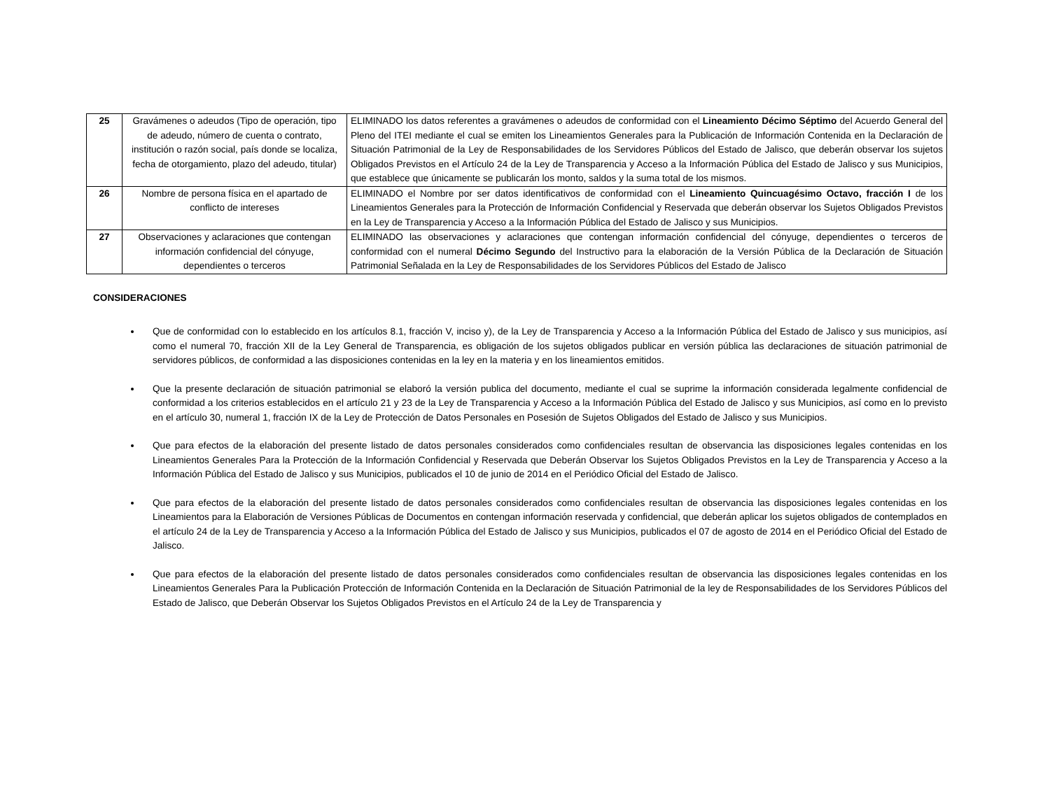| 25 | Gravámenes o adeudos (Tipo de operación, tipo de adeudo, número de cuenta o contrato, institución o razón social, país donde se localiza, fecha de otorgamiento, plazo del adeudo, titular) | ELIMINADO los datos referentes a gravámenes o adeudos de conformidad con el Lineamiento Décimo Séptimo del Acuerdo General del Pleno del ITEI mediante el cual se emiten los Lineamientos Generales para la Publicación de Información Contenida en la Declaración de Situación Patrimonial de la Ley de Responsabilidades de los Servidores Públicos del Estado de Jalisco, que deberán observar los sujetos Obligados Previstos en el Artículo 24 de la Ley de Transparencia y Acceso a la Información Pública del Estado de Jalisco y sus Municipios, que establece que únicamente se publicarán los monto, saldos y la suma total de los mismos. |
| 26 | Nombre de persona física en el apartado de conflicto de intereses | ELIMINADO el Nombre por ser datos identificativos de conformidad con el Lineamiento Quincuagésimo Octavo, fracción I de los Lineamientos Generales para la Protección de Información Confidencial y Reservada que deberán observar los Sujetos Obligados Previstos en la Ley de Transparencia y Acceso a la Información Pública del Estado de Jalisco y sus Municipios. |
| 27 | Observaciones y aclaraciones que contengan información confidencial del cónyuge, dependientes o terceros | ELIMINADO las observaciones y aclaraciones que contengan información confidencial del cónyuge, dependientes o terceros de conformidad con el numeral Décimo Segundo del Instructivo para la elaboración de la Versión Pública de la Declaración de Situación Patrimonial Señalada en la Ley de Responsabilidades de los Servidores Públicos del Estado de Jalisco |
CONSIDERACIONES
Que de conformidad con lo establecido en los artículos 8.1, fracción V, inciso y), de la Ley de Transparencia y Acceso a la Información Pública del Estado de Jalisco y sus municipios, así como el numeral 70, fracción XII de la Ley General de Transparencia, es obligación de los sujetos obligados publicar en versión pública las declaraciones de situación patrimonial de servidores públicos, de conformidad a las disposiciones contenidas en la ley en la materia y en los lineamientos emitidos.
Que la presente declaración de situación patrimonial se elaboró la versión publica del documento, mediante el cual se suprime la información considerada legalmente confidencial de conformidad a los criterios establecidos en el artículo 21 y 23 de la Ley de Transparencia y Acceso a la Información Pública del Estado de Jalisco y sus Municipios, así como en lo previsto en el artículo 30, numeral 1, fracción IX de la Ley de Protección de Datos Personales en Posesión de Sujetos Obligados del Estado de Jalisco y sus Municipios.
Que para efectos de la elaboración del presente listado de datos personales considerados como confidenciales resultan de observancia las disposiciones legales contenidas en los Lineamientos Generales Para la Protección de la Información Confidencial y Reservada que Deberán Observar los Sujetos Obligados Previstos en la Ley de Transparencia y Acceso a la Información Pública del Estado de Jalisco y sus Municipios, publicados el 10 de junio de 2014 en el Periódico Oficial del Estado de Jalisco.
Que para efectos de la elaboración del presente listado de datos personales considerados como confidenciales resultan de observancia las disposiciones legales contenidas en los Lineamientos para la Elaboración de Versiones Públicas de Documentos en contengan información reservada y confidencial, que deberán aplicar los sujetos obligados de contemplados en el artículo 24 de la Ley de Transparencia y Acceso a la Información Pública del Estado de Jalisco y sus Municipios, publicados el 07 de agosto de 2014 en el Periódico Oficial del Estado de Jalisco.
Que para efectos de la elaboración del presente listado de datos personales considerados como confidenciales resultan de observancia las disposiciones legales contenidas en los Lineamientos Generales Para la Publicación Protección de Información Contenida en la Declaración de Situación Patrimonial de la ley de Responsabilidades de los Servidores Públicos del Estado de Jalisco, que Deberán Observar los Sujetos Obligados Previstos en el Artículo 24 de la Ley de Transparencia y